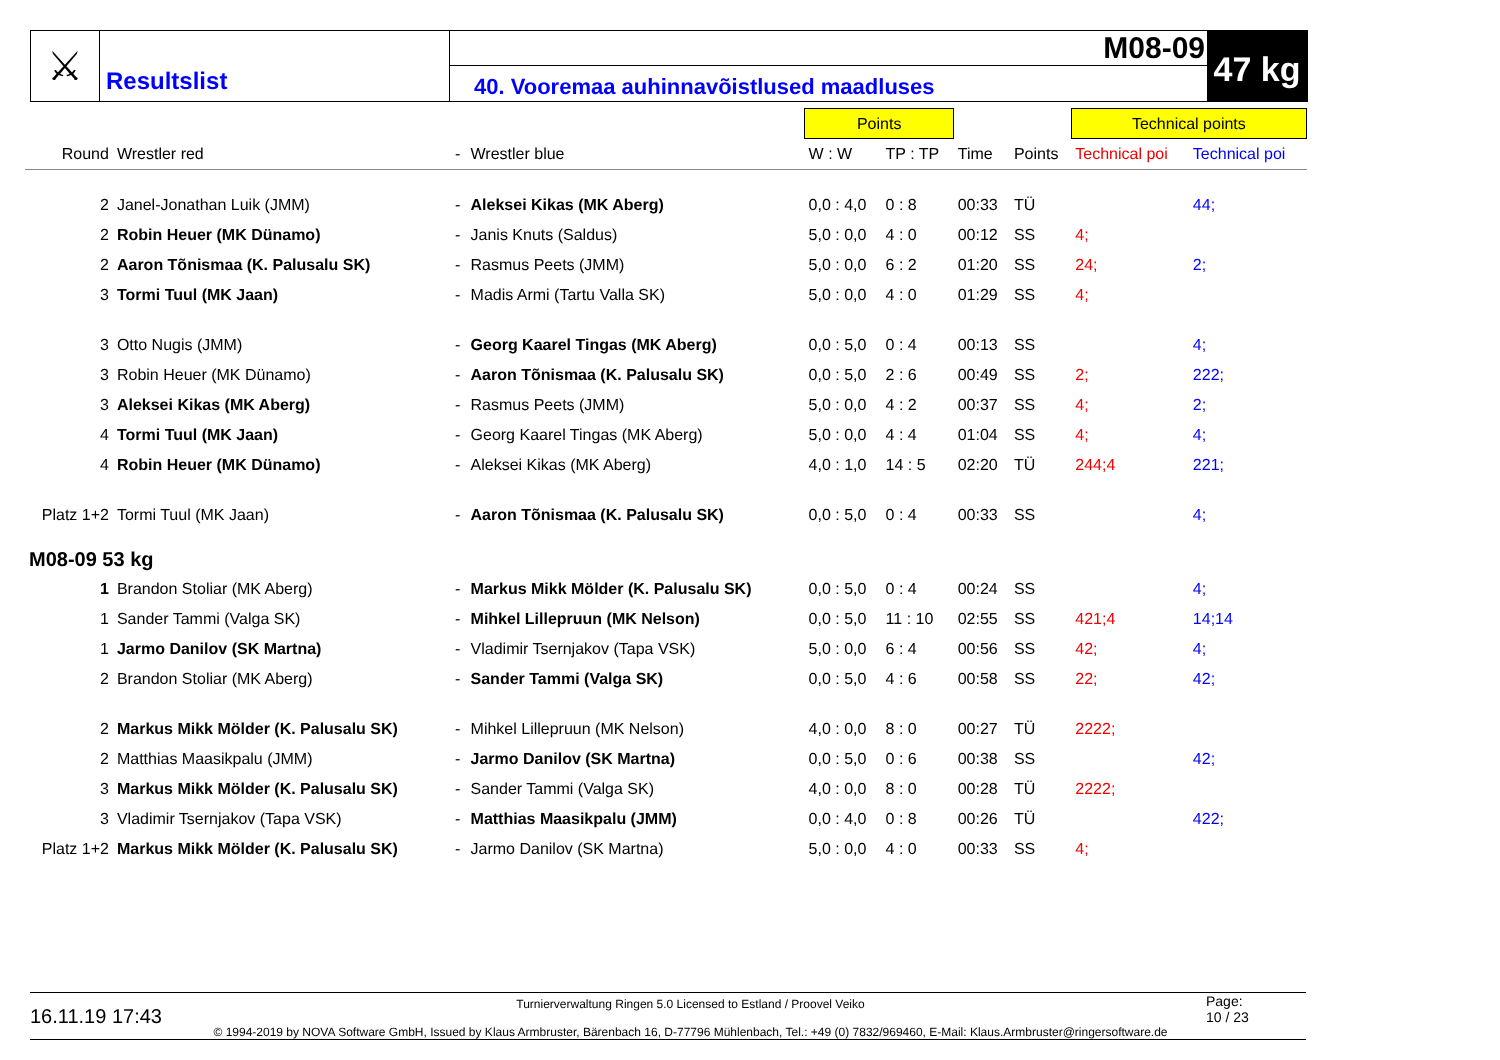⚔
Resultslist
M08-09
40. Vooremaa auhinnavõistlused maadluses
47 kg
| | | | | Points | | | | Technical points | |
| --- | --- | --- | --- | --- | --- | --- | --- | --- | --- |
| Round | Wrestler red | - | Wrestler blue | W : W | TP : TP | Time | Points | Technical poi | Technical poi |
| 2 | Janel-Jonathan Luik (JMM) | - | Aleksei Kikas (MK Aberg) | 0,0 : 4,0 | 0 : 8 | 00:33 | TÜ | | 44; |
| 2 | Robin Heuer (MK Dünamo) | - | Janis Knuts (Saldus) | 5,0 : 0,0 | 4 : 0 | 00:12 | SS | 4; | |
| 2 | Aaron Tõnismaa (K. Palusalu SK) | - | Rasmus Peets (JMM) | 5,0 : 0,0 | 6 : 2 | 01:20 | SS | 24; | 2; |
| 3 | Tormi Tuul (MK Jaan) | - | Madis Armi (Tartu Valla SK) | 5,0 : 0,0 | 4 : 0 | 01:29 | SS | 4; | |
| 3 | Otto Nugis (JMM) | - | Georg Kaarel Tingas (MK Aberg) | 0,0 : 5,0 | 0 : 4 | 00:13 | SS | | 4; |
| 3 | Robin Heuer (MK Dünamo) | - | Aaron Tõnismaa (K. Palusalu SK) | 0,0 : 5,0 | 2 : 6 | 00:49 | SS | 2; | 222; |
| 3 | Aleksei Kikas (MK Aberg) | - | Rasmus Peets (JMM) | 5,0 : 0,0 | 4 : 2 | 00:37 | SS | 4; | 2; |
| 4 | Tormi Tuul (MK Jaan) | - | Georg Kaarel Tingas (MK Aberg) | 5,0 : 0,0 | 4 : 4 | 01:04 | SS | 4; | 4; |
| 4 | Robin Heuer (MK Dünamo) | - | Aleksei Kikas (MK Aberg) | 4,0 : 1,0 | 14 : 5 | 02:20 | TÜ | 244;4 | 221; |
| Platz 1+2 | Tormi Tuul (MK Jaan) | - | Aaron Tõnismaa (K. Palusalu SK) | 0,0 : 5,0 | 0 : 4 | 00:33 | SS | | 4; |
| M08-09 53 kg | | | | | | | | | |
| 1 | Brandon Stoliar (MK Aberg) | - | Markus Mikk Mölder (K. Palusalu SK) | 0,0 : 5,0 | 0 : 4 | 00:24 | SS | | 4; |
| 1 | Sander Tammi (Valga SK) | - | Mihkel Lillepruun (MK Nelson) | 0,0 : 5,0 | 11 : 10 | 02:55 | SS | 421;4 | 14;14 |
| 1 | Jarmo Danilov (SK Martna) | - | Vladimir Tsernjakov (Tapa VSK) | 5,0 : 0,0 | 6 : 4 | 00:56 | SS | 42; | 4; |
| 2 | Brandon Stoliar (MK Aberg) | - | Sander Tammi (Valga SK) | 0,0 : 5,0 | 4 : 6 | 00:58 | SS | 22; | 42; |
| 2 | Markus Mikk Mölder (K. Palusalu SK) | - | Mihkel Lillepruun (MK Nelson) | 4,0 : 0,0 | 8 : 0 | 00:27 | TÜ | 2222; | |
| 2 | Matthias Maasikpalu (JMM) | - | Jarmo Danilov (SK Martna) | 0,0 : 5,0 | 0 : 6 | 00:38 | SS | | 42; |
| 3 | Markus Mikk Mölder (K. Palusalu SK) | - | Sander Tammi (Valga SK) | 4,0 : 0,0 | 8 : 0 | 00:28 | TÜ | 2222; | |
| 3 | Vladimir Tsernjakov (Tapa VSK) | - | Matthias Maasikpalu (JMM) | 0,0 : 4,0 | 0 : 8 | 00:26 | TÜ | | 422; |
| Platz 1+2 | Markus Mikk Mölder (K. Palusalu SK) | - | Jarmo Danilov (SK Martna) | 5,0 : 0,0 | 4 : 0 | 00:33 | SS | 4; | |
16.11.19 17:43
Turnierverwaltung Ringen 5.0 Licensed to Estland / Proovel Veiko
© 1994-2019 by NOVA Software GmbH, Issued by Klaus Armbruster, Bärenbach 16, D-77796 Mühlenbach, Tel.: +49 (0) 7832/969460, E-Mail: Klaus.Armbruster@ringersoftware.de
Page:
10 / 23